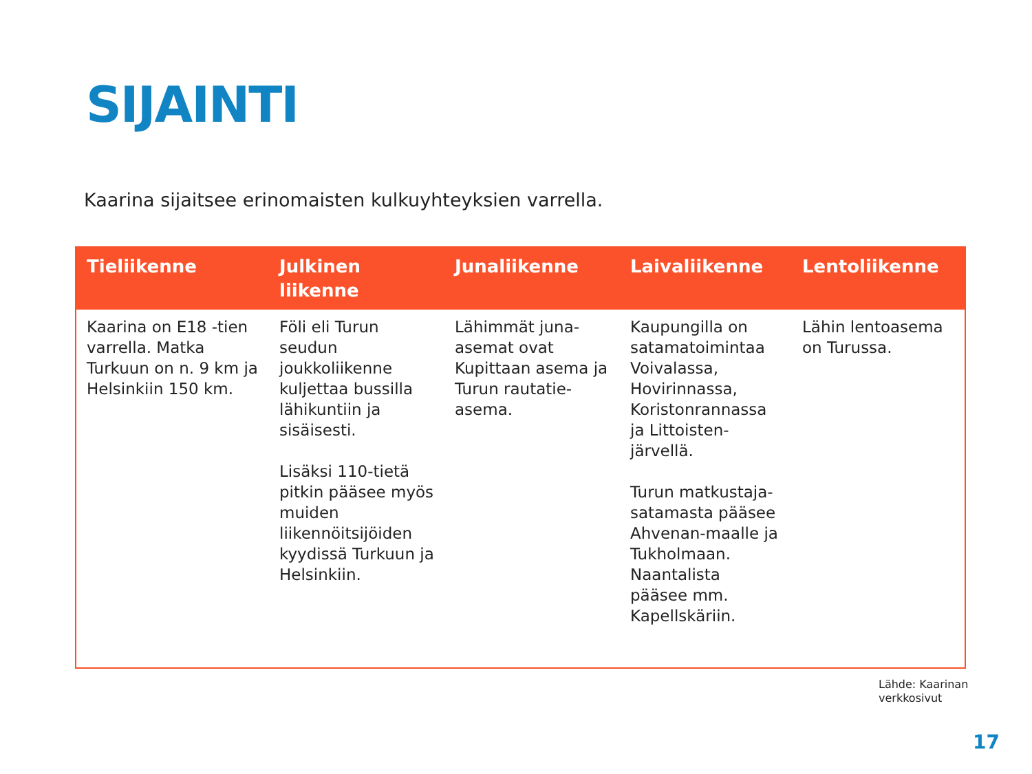SIJAINTI
Kaarina sijaitsee erinomaisten kulkuyhteyksien varrella.
| Tieliikenne | Julkinen liikenne | Junaliikenne | Laivaliikenne | Lentoliikenne |
| --- | --- | --- | --- | --- |
| Kaarina on E18 -tien varrella. Matka Turkuun on n. 9 km ja Helsinkiin 150 km. | Föli eli Turun seudun joukkoliikenne kuljettaa bussilla lähikuntiin ja sisäisesti. Lisäksi 110-tietä pitkin pääsee myös muiden liikennöitsijöiden kyydissä Turkuun ja Helsinkiin. | Lähimmät juna-asemat ovat Kupittaan asema ja Turun rautatie-asema. | Kaupungilla on satamatoimintaa Voivalassa, Hovirinnassa, Koristonrannassa ja Littoisten-järvellä. Turun matkustaja-satamasta pääsee Ahvenan-maalle ja Tukholmaan. Naantalista pääsee mm. Kapellskäriin. | Lähin lentoasema on Turussa. |
Lähde: Kaarinan
verkkosivut
17